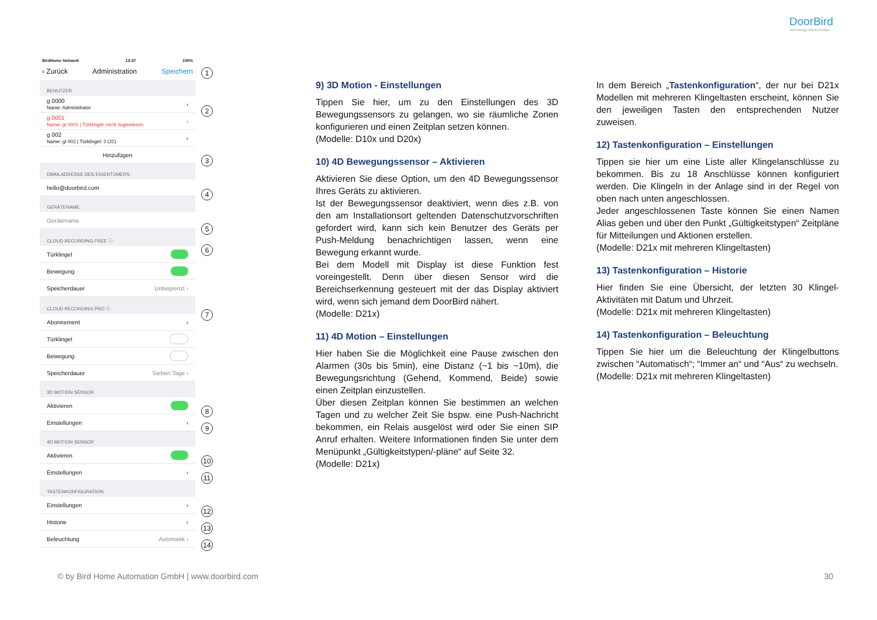DoorBird
Technology meets Design.
BirdHome Network 13:37 100%
‹ Zurück Administration Speichern
BENUTZER
g 0000
Name: Administrator ›
g 0001
Name: gl 0001 | Türklingel: nicht zugewiesen ›
g 002
Name: gl 002 | Türklingel: 2 (J2) ›
Hinzufügen
EMAILADRESSE DES EIGENTÜMERS
hello@doorbird.com
GERÄTENAME
Gerätename
CLOUD RECORDING FREE ⓘ
Türklingel
Bewegung
Speicherdauer Unbegrenzt ›
CLOUD RECORDING PRO ⓘ
Abonnement ›
Türklingel
Bewegung
Speicherdauer Sieben Tage ›
3D MOTION SENSOR
Aktivieren
Einstellungen ›
4D MOTION SENSOR
Aktivieren
Einstellungen ›
TASTENKONFIGURATION
Einstellungen ›
Historie ›
Beleuchtung Automatik ›
1
2
3
4
5
6
7
8
9
10
11
12
13
14
9) 3D Motion - Einstellungen
Tippen Sie hier, um zu den Einstellungen des 3D Bewegungssensors zu gelangen, wo sie räumliche Zonen konfigurieren und einen Zeitplan setzen können.
(Modelle: D10x und D20x)
10) 4D Bewegungssensor – Aktivieren
Aktivieren Sie diese Option, um den 4D Bewegungssensor Ihres Geräts zu aktivieren.
Ist der Bewegungssensor deaktiviert, wenn dies z.B. von den am Installationsort geltenden Datenschutzvorschriften gefordert wird, kann sich kein Benutzer des Geräts per Push-Meldung benachrichtigen lassen, wenn eine Bewegung erkannt wurde.
Bei dem Modell mit Display ist diese Funktion fest voreingestellt. Denn über diesen Sensor wird die Bereichserkennung gesteuert mit der das Display aktiviert wird, wenn sich jemand dem DoorBird nähert.
(Modelle: D21x)
11) 4D Motion – Einstellungen
Hier haben Sie die Möglichkeit eine Pause zwischen den Alarmen (30s bis 5min), eine Distanz (~1 bis ~10m), die Bewegungsrichtung (Gehend, Kommend, Beide) sowie einen Zeitplan einzustellen.
Über diesen Zeitplan können Sie bestimmen an welchen Tagen und zu welcher Zeit Sie bspw. eine Push-Nachricht bekommen, ein Relais ausgelöst wird oder Sie einen SIP Anruf erhalten. Weitere Informationen finden Sie unter dem Menüpunkt „Gültigkeitstypen/-pläne“ auf Seite 32.
(Modelle: D21x)
In dem Bereich „Tastenkonfiguration“, der nur bei D21x Modellen mit mehreren Klingeltasten erscheint, können Sie den jeweiligen Tasten den entsprechenden Nutzer zuweisen.
12) Tastenkonfiguration – Einstellungen
Tippen sie hier um eine Liste aller Klingelanschlüsse zu bekommen. Bis zu 18 Anschlüsse können konfiguriert werden. Die Klingeln in der Anlage sind in der Regel von oben nach unten angeschlossen.
Jeder angeschlossenen Taste können Sie einen Namen Alias geben und über den Punkt „Gültigkeitstypen“ Zeitpläne für Mitteilungen und Aktionen erstellen.
(Modelle: D21x mit mehreren Klingeltasten)
13) Tastenkonfiguration – Historie
Hier finden Sie eine Übersicht, der letzten 30 Klingel-Aktivitäten mit Datum und Uhrzeit.
(Modelle: D21x mit mehreren Klingeltasten)
14) Tastenkonfiguration – Beleuchtung
Tippen Sie hier um die Beleuchtung der Klingelbuttons zwischen “Automatisch“; “Immer an“ und “Aus“ zu wechseln.
(Modelle: D21x mit mehreren Klingeltasten)
© by Bird Home Automation GmbH | www.doorbird.com 30